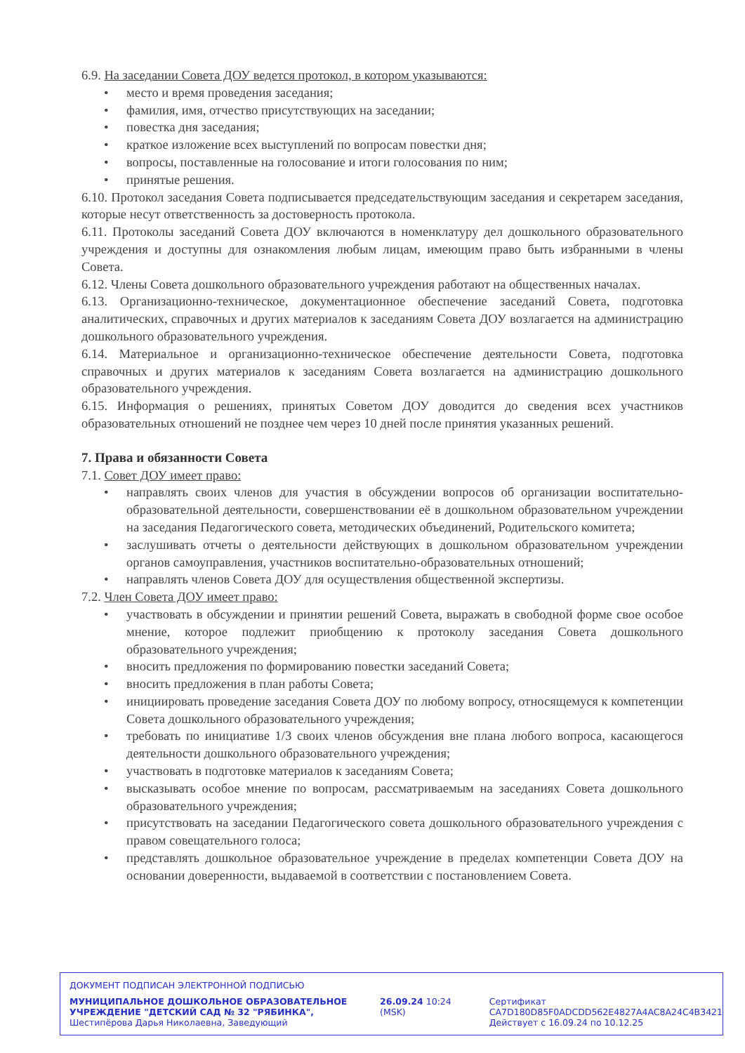6.9. На заседании Совета ДОУ ведется протокол, в котором указываются:
• место и время проведения заседания;
• фамилия, имя, отчество присутствующих на заседании;
• повестка дня заседания;
• краткое изложение всех выступлений по вопросам повестки дня;
• вопросы, поставленные на голосование и итоги голосования по ним;
• принятые решения.
6.10. Протокол заседания Совета подписывается председательствующим заседания и секретарем заседания, которые несут ответственность за достоверность протокола.
6.11. Протоколы заседаний Совета ДОУ включаются в номенклатуру дел дошкольного образовательного учреждения и доступны для ознакомления любым лицам, имеющим право быть избранными в члены Совета.
6.12. Члены Совета дошкольного образовательного учреждения работают на общественных началах.
6.13. Организационно-техническое, документационное обеспечение заседаний Совета, подготовка аналитических, справочных и других материалов к заседаниям Совета ДОУ возлагается на администрацию дошкольного образовательного учреждения.
6.14. Материальное и организационно-техническое обеспечение деятельности Совета, подготовка справочных и других материалов к заседаниям Совета возлагается на администрацию дошкольного образовательного учреждения.
6.15. Информация о решениях, принятых Советом ДОУ доводится до сведения всех участников образовательных отношений не позднее чем через 10 дней после принятия указанных решений.
7. Права и обязанности Совета
7.1. Совет ДОУ имеет право:
• направлять своих членов для участия в обсуждении вопросов об организации воспитательно-образовательной деятельности, совершенствовании её в дошкольном образовательном учреждении на заседания Педагогического совета, методических объединений, Родительского комитета;
• заслушивать отчеты о деятельности действующих в дошкольном образовательном учреждении органов самоуправления, участников воспитательно-образовательных отношений;
• направлять членов Совета ДОУ для осуществления общественной экспертизы.
7.2. Член Совета ДОУ имеет право:
• участвовать в обсуждении и принятии решений Совета, выражать в свободной форме свое особое мнение, которое подлежит приобщению к протоколу заседания Совета дошкольного образовательного учреждения;
• вносить предложения по формированию повестки заседаний Совета;
• вносить предложения в план работы Совета;
• инициировать проведение заседания Совета ДОУ по любому вопросу, относящемуся к компетенции Совета дошкольного образовательного учреждения;
• требовать по инициативе 1/3 своих членов обсуждения вне плана любого вопроса, касающегося деятельности дошкольного образовательного учреждения;
• участвовать в подготовке материалов к заседаниям Совета;
• высказывать особое мнение по вопросам, рассматриваемым на заседаниях Совета дошкольного образовательного учреждения;
• присутствовать на заседании Педагогического совета дошкольного образовательного учреждения с правом совещательного голоса;
• представлять дошкольное образовательное учреждение в пределах компетенции Совета ДОУ на основании доверенности, выдаваемой в соответствии с постановлением Совета.
ДОКУМЕНТ ПОДПИСАН ЭЛЕКТРОННОЙ ПОДПИСЬЮ
МУНИЦИПАЛЬНОЕ ДОШКОЛЬНОЕ ОБРАЗОВАТЕЛЬНОЕ УЧРЕЖДЕНИЕ "ДЕТСКИЙ САД № 32 "РЯБИНКА", Шестипёрова Дарья Николаевна, Заведующий
26.09.24 10:24 (MSK) Сертификат
CA7D180D85F0ADCDD562E4827A4AC8A24C4B3421
Действует с 16.09.24 по 10.12.25